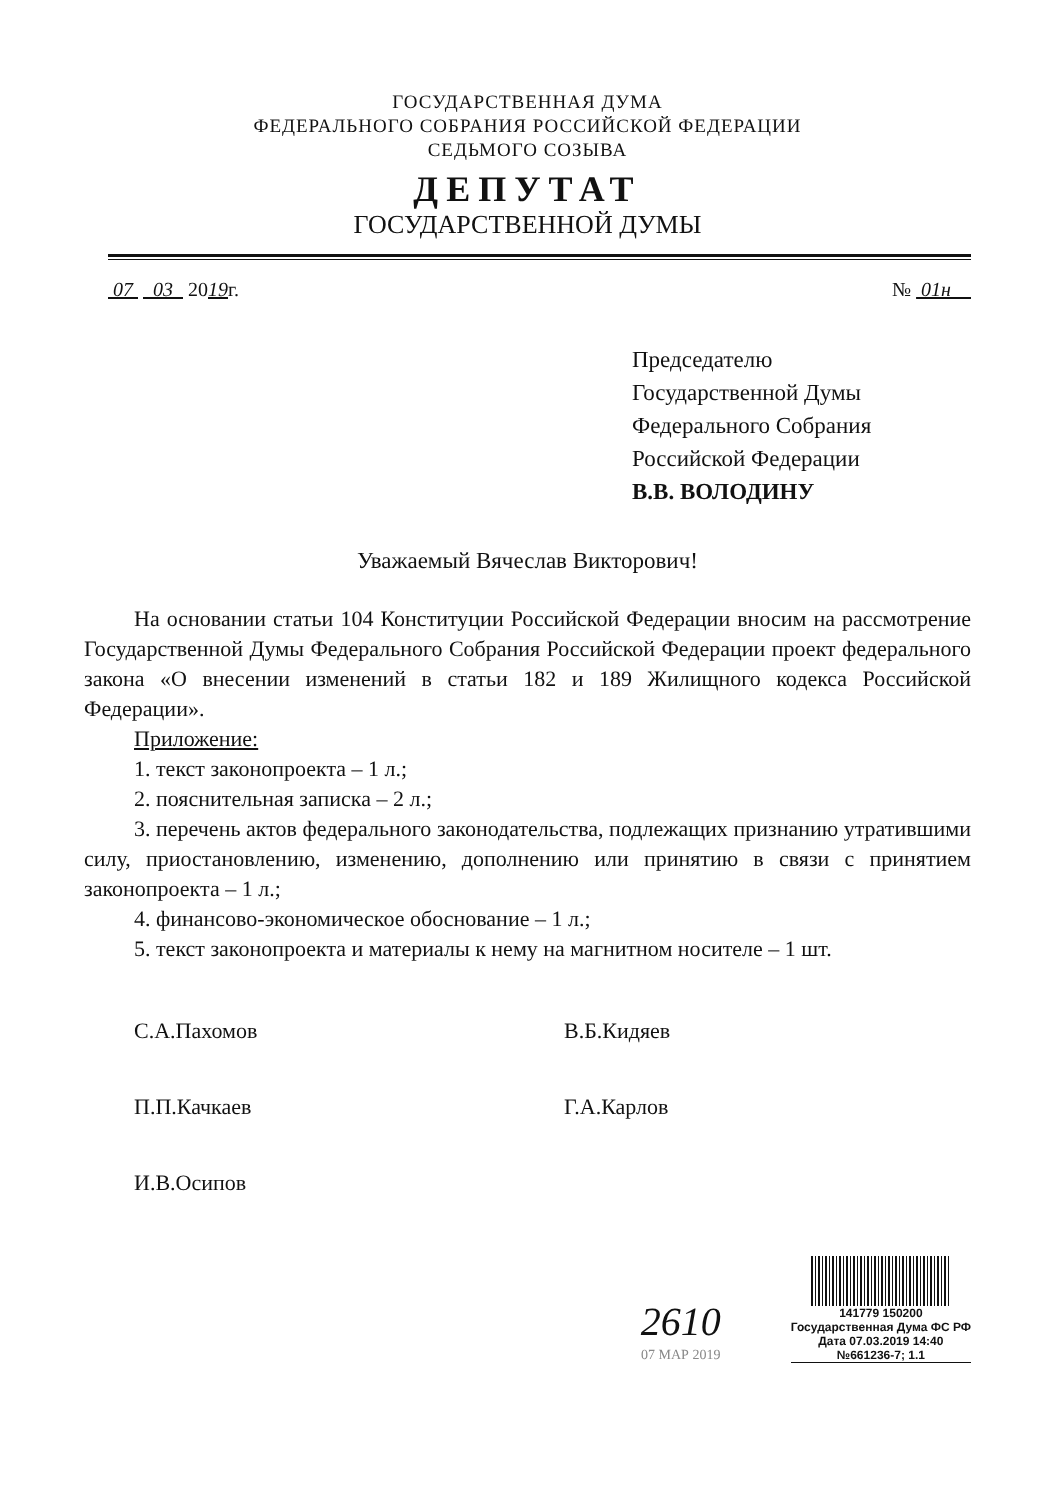ГОСУДАРСТВЕННАЯ ДУМА
ФЕДЕРАЛЬНОГО СОБРАНИЯ РОССИЙСКОЙ ФЕДЕРАЦИИ
СЕДЬМОГО СОЗЫВА
ДЕПУТАТ
ГОСУДАРСТВЕННОЙ ДУМЫ
07 03 2019г. № 01н
Председателю
Государственной Думы
Федерального Собрания
Российской Федерации
В.В. ВОЛОДИНУ
Уважаемый Вячеслав Викторович!
На основании статьи 104 Конституции Российской Федерации вносим на рассмотрение Государственной Думы Федерального Собрания Российской Федерации проект федерального закона «О внесении изменений в статьи 182 и 189 Жилищного кодекса Российской Федерации».
Приложение:
1. текст законопроекта – 1 л.;
2. пояснительная записка – 2 л.;
3. перечень актов федерального законодательства, подлежащих признанию утратившими силу, приостановлению, изменению, дополнению или принятию в связи с принятием законопроекта – 1 л.;
4. финансово-экономическое обоснование – 1 л.;
5. текст законопроекта и материалы к нему на магнитном носителе – 1 шт.
С.А.Пахомов
В.Б.Кидяев
П.П.Качкаев
Г.А.Карлов
И.В.Осипов
2610
07 МАР 2019
141779 150200
Государственная Дума ФС РФ
Дата 07.03.2019 14:40
№661236-7; 1.1